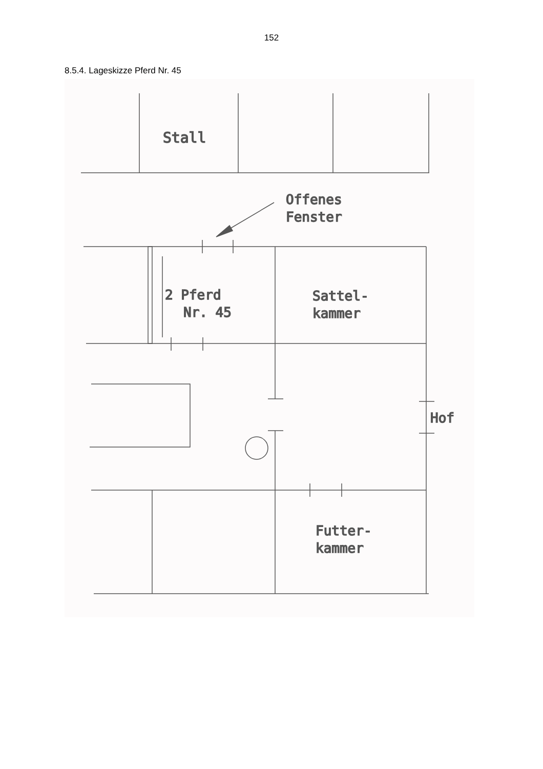152
8.5.4. Lageskizze Pferd Nr. 45
Stall
Offenes
Fenster
2 Pferd
Nr. 45
Sattel-
kammer
Hof
Futter-
kammer